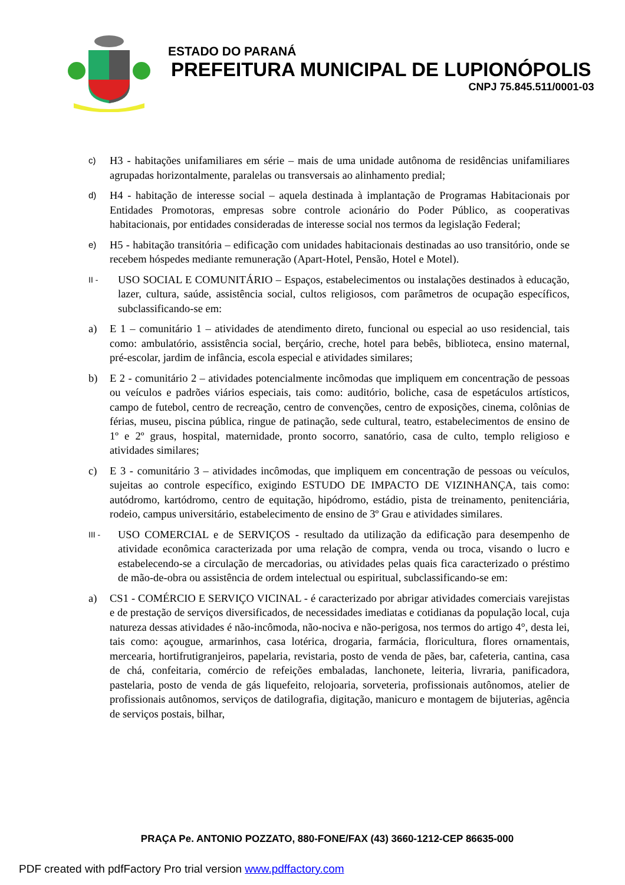ESTADO DO PARANÁ
PREFEITURA MUNICIPAL DE LUPIONÓPOLIS
CNPJ 75.845.511/0001-03
c) H3 - habitações unifamiliares em série – mais de uma unidade autônoma de residências unifamiliares agrupadas horizontalmente, paralelas ou transversais ao alinhamento predial;
d) H4 - habitação de interesse social – aquela destinada à implantação de Programas Habitacionais por Entidades Promotoras, empresas sobre controle acionário do Poder Público, as cooperativas habitacionais, por entidades consideradas de interesse social nos termos da legislação Federal;
e) H5 - habitação transitória – edificação com unidades habitacionais destinadas ao uso transitório, onde se recebem hóspedes mediante remuneração (Apart-Hotel, Pensão, Hotel e Motel).
II - USO SOCIAL E COMUNITÁRIO – Espaços, estabelecimentos ou instalações destinados à educação, lazer, cultura, saúde, assistência social, cultos religiosos, com parâmetros de ocupação específicos, subclassificando-se em:
a) E 1 – comunitário 1 – atividades de atendimento direto, funcional ou especial ao uso residencial, tais como: ambulatório, assistência social, berçário, creche, hotel para bebês, biblioteca, ensino maternal, pré-escolar, jardim de infância, escola especial e atividades similares;
b) E 2 - comunitário 2 – atividades potencialmente incômodas que impliquem em concentração de pessoas ou veículos e padrões viários especiais, tais como: auditório, boliche, casa de espetáculos artísticos, campo de futebol, centro de recreação, centro de convenções, centro de exposições, cinema, colônias de férias, museu, piscina pública, ringue de patinação, sede cultural, teatro, estabelecimentos de ensino de 1º e 2º graus, hospital, maternidade, pronto socorro, sanatório, casa de culto, templo religioso e atividades similares;
c) E 3 - comunitário 3 – atividades incômodas, que impliquem em concentração de pessoas ou veículos, sujeitas ao controle específico, exigindo ESTUDO DE IMPACTO DE VIZINHANÇA, tais como: autódromo, kartódromo, centro de equitação, hipódromo, estádio, pista de treinamento, penitenciária, rodeio, campus universitário, estabelecimento de ensino de 3º Grau e atividades similares.
III - USO COMERCIAL e de SERVIÇOS - resultado da utilização da edificação para desempenho de atividade econômica caracterizada por uma relação de compra, venda ou troca, visando o lucro e estabelecendo-se a circulação de mercadorias, ou atividades pelas quais fica caracterizado o préstimo de mão-de-obra ou assistência de ordem intelectual ou espiritual, subclassificando-se em:
a) CS1 - COMÉRCIO E SERVIÇO VICINAL - é caracterizado por abrigar atividades comerciais varejistas e de prestação de serviços diversificados, de necessidades imediatas e cotidianas da população local, cuja natureza dessas atividades é não-incômoda, não-nociva e não-perigosa, nos termos do artigo 4°, desta lei, tais como: açougue, armarinhos, casa lotérica, drogaria, farmácia, floricultura, flores ornamentais, mercearia, hortifrutigranjeiros, papelaria, revistaria, posto de venda de pães, bar, cafeteria, cantina, casa de chá, confeitaria, comércio de refeições embaladas, lanchonete, leiteria, livraria, panificadora, pastelaria, posto de venda de gás liquefeito, relojoaria, sorveteria, profissionais autônomos, atelier de profissionais autônomos, serviços de datilografia, digitação, manicuro e montagem de bijuterias, agência de serviços postais, bilhar,
PRAÇA Pe. ANTONIO POZZATO, 880-FONE/FAX (43) 3660-1212-CEP 86635-000
PDF created with pdfFactory Pro trial version www.pdffactory.com